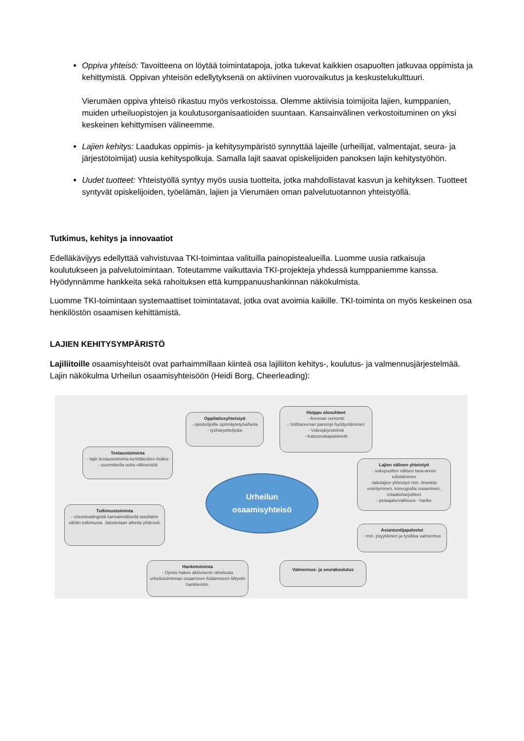Oppiva yhteisö: Tavoitteena on löytää toimintatapoja, jotka tukevat kaikkien osapuolten jatkuvaa oppimista ja kehittymistä. Oppivan yhteisön edellytyksenä on aktiivinen vuorovaikutus ja keskustelukulttuuri.
Vierumäen oppiva yhteisö rikastuu myös verkostoissa. Olemme aktiivisia toimijoita lajien, kumppanien, muiden urheiluopistojen ja koulutusorganisaatioiden suuntaan. Kansainvälinen verkostoituminen on yksi keskeinen kehittymisen välineemme.
Lajien kehitys: Laadukas oppimis- ja kehitysympäristö synnyttää lajeille (urheilijat, valmentajat, seura- ja järjestötoimijat) uusia kehityspolkuja. Samalla lajit saavat opiskelijoiden panoksen lajin kehitystyöhön.
Uudet tuotteet: Yhteistyöllä syntyy myös uusia tuotteita, jotka mahdollistavat kasvun ja kehityksen. Tuotteet syntyvät opiskelijoiden, työelämän, lajien ja Vierumäen oman palvelutuotannon yhteistyöllä.
Tutkimus, kehitys ja innovaatiot
Edelläkävijyys edellyttää vahvistuvaa TKI-toimintaa valituilla painopistealueilla. Luomme uusia ratkaisuja koulutukseen ja palvelutoimintaan. Toteutamme vaikuttavia TKI-projekteja yhdessä kumppaniemme kanssa. Hyödynnämme hankkeita sekä rahoituksen että kumppanuushankinnan näkökulmista.
Luomme TKI-toimintaan systemaattiset toimintatavat, jotka ovat avoimia kaikille. TKI-toiminta on myös keskeinen osa henkilöstön osaamisen kehittämistä.
LAJIEN KEHITYSYMPÄRISTÖ
Lajiliitoille osaamisyhteisöt ovat parhaimmillaan kiinteä osa lajiliiton kehitys-, koulutus- ja valmennusjärjestelmää. Lajin näkökulma Urheilun osaamisyhteisöön (Heidi Borg, Cheerleading):
Oppilaitosyhteistyö
- opiskelijoille opinnäytetyöaiheita
- työharjoittelijoita
Huippu olosuhteet
- Areenan remontti
- Volttiareenan parempi hyödyntäminen
- Videojärjestelmä
- Katsomokapasiteetti
Testaustoiminta
- lajin testaustoiminta kenttätestien lisäksi
- suunnitteilla uutta välineistöä
Lajien välinen yhteistyö
- sukupuolten välisen tasa-arvon edistäminen
-taitolajien yhteistyö mm. ilmeikäs esiintyminen, koreografia osaaminen, rotaatioharjoitteet
- pelaajaturvallisuus - hanke
Urheilun
osaamisyhteisö
Tutkimustoiminta
- cheerleadingistä kansainvälisellä tasollakin vähän tutkimusta. Jalostetaan aiheita yhdessä.
Asiantuntijapalvelut
- mm. psyykkinen ja fysiikka valmennus
Hanketoiminta
- Opisto hakee aktiivisesti rahoitusta urheilutoiminnan osaamisen lisäämiseen liittyviin hankkeisiin.
Valmennus- ja seurakoulutus